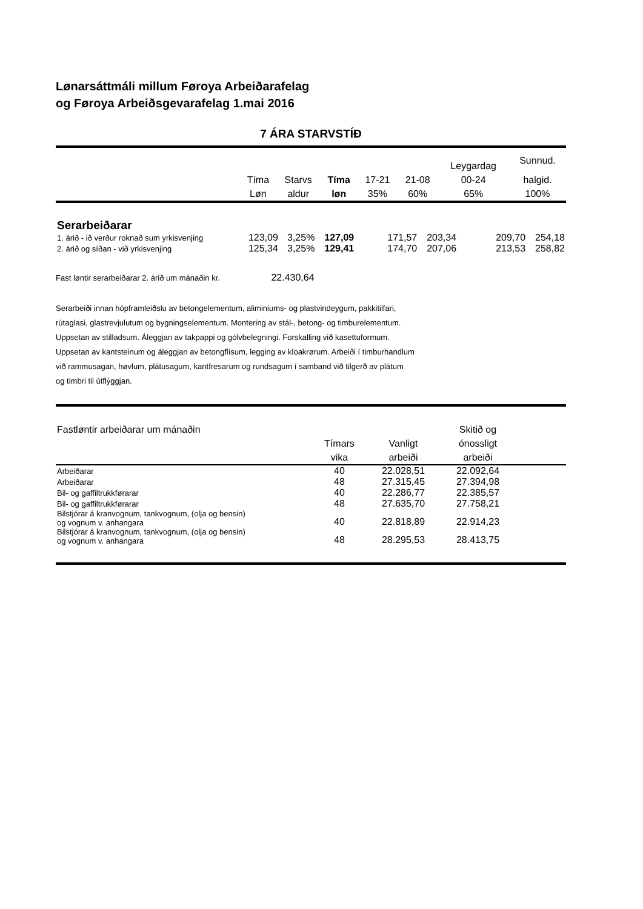Lønarsáttmáli millum Føroya Arbeiðarafelag
og Føroya Arbeiðsgevarafelag 1.mai 2016
7 ÁRA STARVSTÍÐ
| | | | | | | Leygardag | Sunnud. |
| --- | --- | --- | --- | --- | --- | --- | --- |
| | Tíma | Starvs | Tíma | 17-21 | 21-08 | 00-24 | halgid. |
| | Løn | aldur | løn | 35% | 60% | 65% | 100% |
| Serarbeiðarar | | | | | | | |
| 1. árið - ið verður roknað sum yrkisvenjing | 123,09 | 3,25% | 127,09 | 171,57 | 203,34 | 209,70 | 254,18 |
| 2. árið og síðan - við yrkisvenjing | 125,34 | 3,25% | 129,41 | 174,70 | 207,06 | 213,53 | 258,82 |
Fast løntir serarbeiðarar 2. árið um mánaðin kr. 22.430,64
Serarbeiði innan hópframleiðslu av betongelementum, aliminiums- og plastvindeygum, pakkitilfari,
rútaglasi, glastrevjulutum og bygningselementum. Montering av stál-, betong- og timburelementum.
Uppsetan av stilladsum. Áleggjan av takpappi og gólvbelegningi. Forskalling við kasettuformum.
Uppsetan av kantsteinum og áleggjan av betongflísum, legging av kloakrørum. Arbeiði í timburhandlum
við rammusagan, høvlum, plátusagum, kantfresarum og rundsagum í samband við tilgerð av plátum
og timbri til útflýggjan.
| Fastløntir arbeiðarar um mánaðin | | | Skitið og | |
| --- | --- | --- | --- | --- |
| | Tímars | Vanligt | ónossligt | |
| | vika | arbeiði | arbeiði | |
| Arbeiðarar | 40 | 22.028,51 | 22.092,64 | |
| Arbeiðarar | 48 | 27.315,45 | 27.394,98 | |
| Bil- og gaffiltrukkførarar | 40 | 22.286,77 | 22.385,57 | |
| Bil- og gaffiltrukkførarar | 48 | 27.635,70 | 27.758,21 | |
| Bilstjórar á kranvognum, tankvognum, (olja og bensin) og vognum v. anhangara | 40 | 22.818,89 | 22.914,23 | |
| Bilstjórar á kranvognum, tankvognum, (olja og bensin) og vognum v. anhangara | 48 | 28.295,53 | 28.413,75 | |